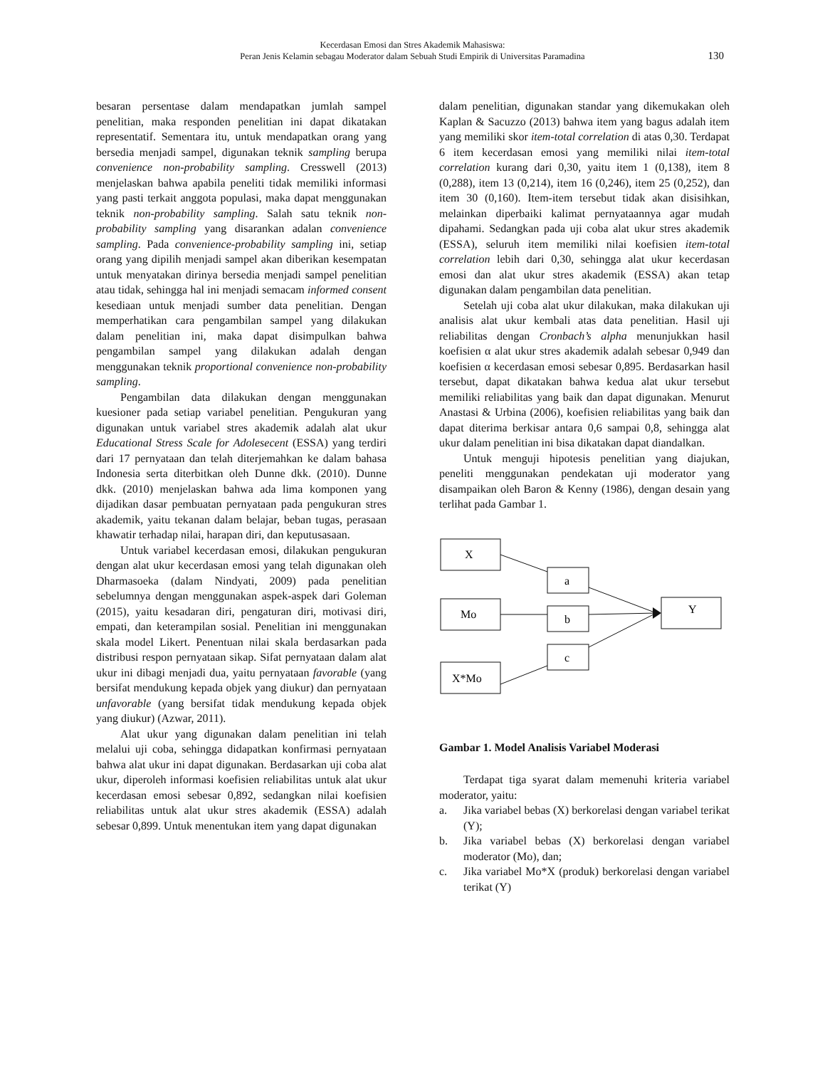Kecerdasan Emosi dan Stres Akademik Mahasiswa:
Peran Jenis Kelamin sebagau Moderator dalam Sebuah Studi Empirik di Universitas Paramadina
130
besaran persentase dalam mendapatkan jumlah sampel penelitian, maka responden penelitian ini dapat dikatakan representatif. Sementara itu, untuk mendapatkan orang yang bersedia menjadi sampel, digunakan teknik sampling berupa convenience non-probability sampling. Cresswell (2013) menjelaskan bahwa apabila peneliti tidak memiliki informasi yang pasti terkait anggota populasi, maka dapat menggunakan teknik non-probability sampling. Salah satu teknik non-probability sampling yang disarankan adalan convenience sampling. Pada convenience-probability sampling ini, setiap orang yang dipilih menjadi sampel akan diberikan kesempatan untuk menyatakan dirinya bersedia menjadi sampel penelitian atau tidak, sehingga hal ini menjadi semacam informed consent kesediaan untuk menjadi sumber data penelitian. Dengan memperhatikan cara pengambilan sampel yang dilakukan dalam penelitian ini, maka dapat disimpulkan bahwa pengambilan sampel yang dilakukan adalah dengan menggunakan teknik proportional convenience non-probability sampling.
Pengambilan data dilakukan dengan menggunakan kuesioner pada setiap variabel penelitian. Pengukuran yang digunakan untuk variabel stres akademik adalah alat ukur Educational Stress Scale for Adolesecent (ESSA) yang terdiri dari 17 pernyataan dan telah diterjemahkan ke dalam bahasa Indonesia serta diterbitkan oleh Dunne dkk. (2010). Dunne dkk. (2010) menjelaskan bahwa ada lima komponen yang dijadikan dasar pembuatan pernyataan pada pengukuran stres akademik, yaitu tekanan dalam belajar, beban tugas, perasaan khawatir terhadap nilai, harapan diri, dan keputusasaan.
Untuk variabel kecerdasan emosi, dilakukan pengukuran dengan alat ukur kecerdasan emosi yang telah digunakan oleh Dharmasoeka (dalam Nindyati, 2009) pada penelitian sebelumnya dengan menggunakan aspek-aspek dari Goleman (2015), yaitu kesadaran diri, pengaturan diri, motivasi diri, empati, dan keterampilan sosial. Penelitian ini menggunakan skala model Likert. Penentuan nilai skala berdasarkan pada distribusi respon pernyataan sikap. Sifat pernyataan dalam alat ukur ini dibagi menjadi dua, yaitu pernyataan favorable (yang bersifat mendukung kepada objek yang diukur) dan pernyataan unfavorable (yang bersifat tidak mendukung kepada objek yang diukur) (Azwar, 2011).
Alat ukur yang digunakan dalam penelitian ini telah melalui uji coba, sehingga didapatkan konfirmasi pernyataan bahwa alat ukur ini dapat digunakan. Berdasarkan uji coba alat ukur, diperoleh informasi koefisien reliabilitas untuk alat ukur kecerdasan emosi sebesar 0,892, sedangkan nilai koefisien reliabilitas untuk alat ukur stres akademik (ESSA) adalah sebesar 0,899. Untuk menentukan item yang dapat digunakan
dalam penelitian, digunakan standar yang dikemukakan oleh Kaplan & Sacuzzo (2013) bahwa item yang bagus adalah item yang memiliki skor item-total correlation di atas 0,30. Terdapat 6 item kecerdasan emosi yang memiliki nilai item-total correlation kurang dari 0,30, yaitu item 1 (0,138), item 8 (0,288), item 13 (0,214), item 16 (0,246), item 25 (0,252), dan item 30 (0,160). Item-item tersebut tidak akan disisihkan, melainkan diperbaiki kalimat pernyataannya agar mudah dipahami. Sedangkan pada uji coba alat ukur stres akademik (ESSA), seluruh item memiliki nilai koefisien item-total correlation lebih dari 0,30, sehingga alat ukur kecerdasan emosi dan alat ukur stres akademik (ESSA) akan tetap digunakan dalam pengambilan data penelitian.
Setelah uji coba alat ukur dilakukan, maka dilakukan uji analisis alat ukur kembali atas data penelitian. Hasil uji reliabilitas dengan Cronbach’s alpha menunjukkan hasil koefisien α alat ukur stres akademik adalah sebesar 0,949 dan koefisien α kecerdasan emosi sebesar 0,895. Berdasarkan hasil tersebut, dapat dikatakan bahwa kedua alat ukur tersebut memiliki reliabilitas yang baik dan dapat digunakan. Menurut Anastasi & Urbina (2006), koefisien reliabilitas yang baik dan dapat diterima berkisar antara 0,6 sampai 0,8, sehingga alat ukur dalam penelitian ini bisa dikatakan dapat diandalkan.
Untuk menguji hipotesis penelitian yang diajukan, peneliti menggunakan pendekatan uji moderator yang disampaikan oleh Baron & Kenny (1986), dengan desain yang terlihat pada Gambar 1.
X
Mo
X*Mo
a
b
c
Y
Gambar 1. Model Analisis Variabel Moderasi
Terdapat tiga syarat dalam memenuhi kriteria variabel moderator, yaitu:
a. Jika variabel bebas (X) berkorelasi dengan variabel terikat (Y);
b. Jika variabel bebas (X) berkorelasi dengan variabel moderator (Mo), dan;
c. Jika variabel Mo*X (produk) berkorelasi dengan variabel terikat (Y)